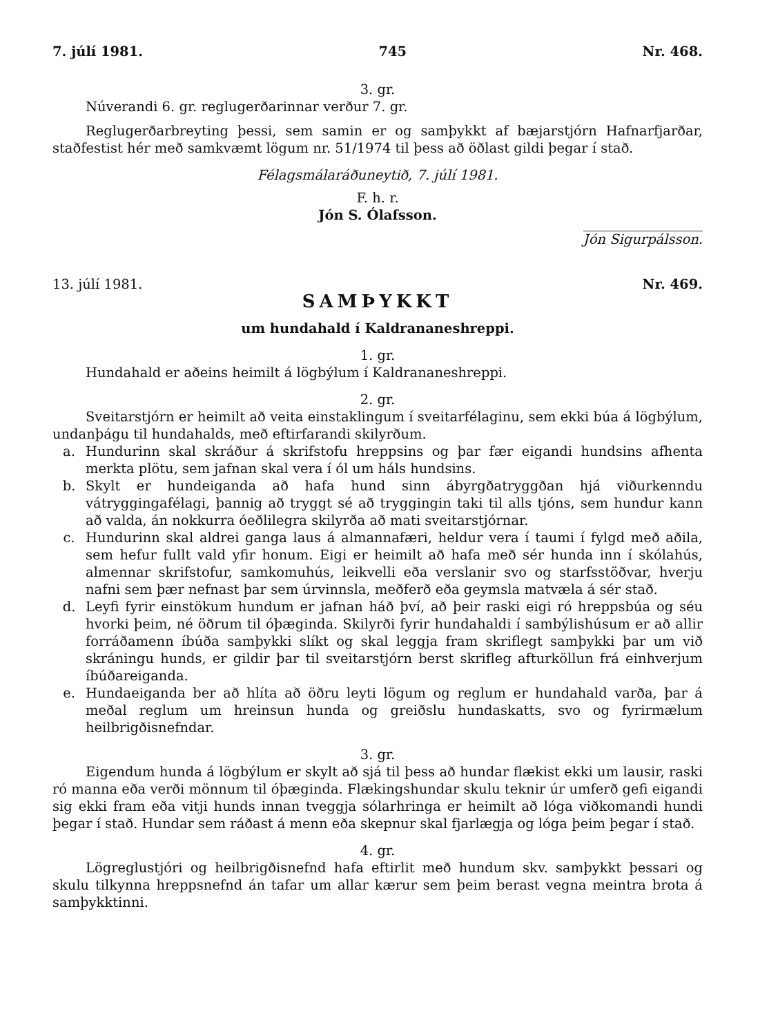7. júlí 1981. 745 Nr. 468.
3. gr.
Núverandi 6. gr. reglugerðarinnar verður 7. gr.
Reglugerðarbreyting þessi, sem samin er og samþykkt af bæjarstjórn Hafnarfjarðar, staðfestist hér með samkvæmt lögum nr. 51/1974 til þess að öðlast gildi þegar í stað.
Félagsmálaráðuneytið, 7. júlí 1981.
F. h. r.
Jón S. Ólafsson.
Jón Sigurpálsson.
13. júlí 1981. Nr. 469.
SAMÞYKKT
um hundahald í Kaldrananeshreppi.
1. gr.
Hundahald er aðeins heimilt á lögbýlum í Kaldrananeshreppi.
2. gr.
Sveitarstjórn er heimilt að veita einstaklingum í sveitarfélaginu, sem ekki búa á lögbýlum, undanþágu til hundahalds, með eftirfarandi skilyrðum.
a. Hundurinn skal skráður á skrifstofu hreppsins og þar fær eigandi hundsins afhenta merkta plötu, sem jafnan skal vera í ól um háls hundsins.
b. Skylt er hundeiganda að hafa hund sinn ábyrgðatryggðan hjá viðurkenndu vátryggingafélagi, þannig að tryggt sé að tryggingin taki til alls tjóns, sem hundur kann að valda, án nokkurra óeðlilegra skilyrða að mati sveitarstjórnar.
c. Hundurinn skal aldrei ganga laus á almannafæri, heldur vera í taumi í fylgd með aðila, sem hefur fullt vald yfir honum. Eigi er heimilt að hafa með sér hunda inn í skólahús, almennar skrifstofur, samkomuhús, leikvelli eða verslanir svo og starfsstöðvar, hverju nafni sem þær nefnast þar sem úrvinnsla, meðferð eða geymsla matvæla á sér stað.
d. Leyfi fyrir einstökum hundum er jafnan háð því, að þeir raski eigi ró hreppsbúa og séu hvorki þeim, né öðrum til óþæginda. Skilyrði fyrir hundahaldi í sambýlishúsum er að allir forráðamenn íbúða samþykki slíkt og skal leggja fram skriflegt samþykki þar um við skráningu hunds, er gildir þar til sveitarstjórn berst skrifleg afturköllun frá einhverjum íbúðareiganda.
e. Hundaeiganda ber að hlíta að öðru leyti lögum og reglum er hundahald varða, þar á meðal reglum um hreinsun hunda og greiðslu hundaskatts, svo og fyrirmælum heilbrigðisnefndar.
3. gr.
Eigendum hunda á lögbýlum er skylt að sjá til þess að hundar flækist ekki um lausir, raski ró manna eða verði mönnum til óþæginda. Flækingshundar skulu teknir úr umferð gefi eigandi sig ekki fram eða vitji hunds innan tveggja sólarhringa er heimilt að lóga viðkomandi hundi þegar í stað. Hundar sem ráðast á menn eða skepnur skal fjarlægja og lóga þeim þegar í stað.
4. gr.
Lögreglustjóri og heilbrigðisnefnd hafa eftirlit með hundum skv. samþykkt þessari og skulu tilkynna hreppsnefnd án tafar um allar kærur sem þeim berast vegna meintra brota á samþykktinni.